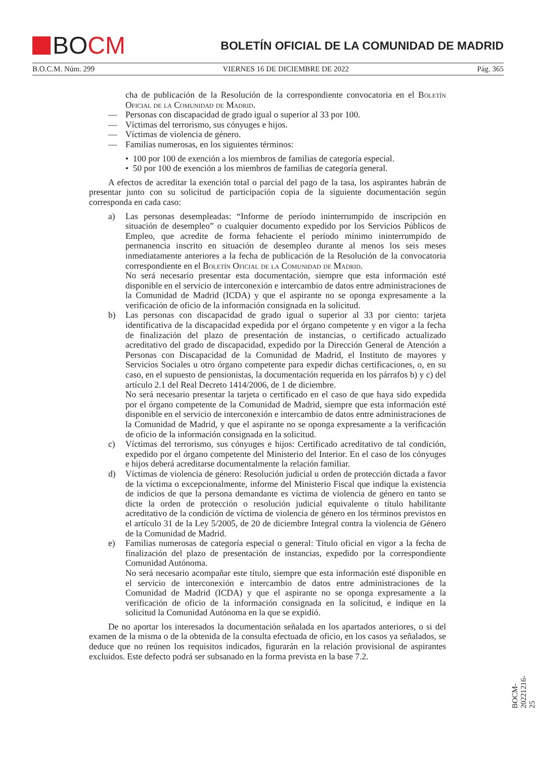BO CM
BOLETÍN OFICIAL DE LA COMUNIDAD DE MADRID
B.O.C.M. Núm. 299 VIERNES 16 DE DICIEMBRE DE 2022 Pág. 365
cha de publicación de la Resolución de la correspondiente convocatoria en el Boletín Oficial de la Comunidad de Madrid.
— Personas con discapacidad de grado igual o superior al 33 por 100.
— Víctimas del terrorismo, sus cónyuges e hijos.
— Víctimas de violencia de género.
— Familias numerosas, en los siguientes términos:
• 100 por 100 de exención a los miembros de familias de categoría especial.
• 50 por 100 de exención a los miembros de familias de categoría general.
A efectos de acreditar la exención total o parcial del pago de la tasa, los aspirantes habrán de presentar junto con su solicitud de participación copia de la siguiente documentación según corresponda en cada caso:
a) Las personas desempleadas: “Informe de período ininterrumpido de inscripción en situación de desempleo” o cualquier documento expedido por los Servicios Públicos de Empleo, que acredite de forma fehaciente el período mínimo ininterrumpido de permanencia inscrito en situación de desempleo durante al menos los seis meses inmediatamente anteriores a la fecha de publicación de la Resolución de la convocatoria correspondiente en el Boletín Oficial de la Comunidad de Madrid.
No será necesario presentar esta documentación, siempre que esta información esté disponible en el servicio de interconexión e intercambio de datos entre administraciones de la Comunidad de Madrid (ICDA) y que el aspirante no se oponga expresamente a la verificación de oficio de la información consignada en la solicitud.
b) Las personas con discapacidad de grado igual o superior al 33 por ciento: tarjeta identificativa de la discapacidad expedida por el órgano competente y en vigor a la fecha de finalización del plazo de presentación de instancias, o certificado actualizado acreditativo del grado de discapacidad, expedido por la Dirección General de Atención a Personas con Discapacidad de la Comunidad de Madrid, el Instituto de mayores y Servicios Sociales u otro órgano competente para expedir dichas certificaciones, o, en su caso, en el supuesto de pensionistas, la documentación requerida en los párrafos b) y c) del artículo 2.1 del Real Decreto 1414/2006, de 1 de diciembre.
No será necesario presentar la tarjeta o certificado en el caso de que haya sido expedida por el órgano competente de la Comunidad de Madrid, siempre que esta información esté disponible en el servicio de interconexión e intercambio de datos entre administraciones de la Comunidad de Madrid, y que el aspirante no se oponga expresamente a la verificación de oficio de la información consignada en la solicitud.
c) Víctimas del terrorismo, sus cónyuges e hijos: Certificado acreditativo de tal condición, expedido por el órgano competente del Ministerio del Interior. En el caso de los cónyuges e hijos deberá acreditarse documentalmente la relación familiar.
d) Víctimas de violencia de género: Resolución judicial u orden de protección dictada a favor de la víctima o excepcionalmente, informe del Ministerio Fiscal que indique la existencia de indicios de que la persona demandante es víctima de violencia de género en tanto se dicte la orden de protección o resolución judicial equivalente o título habilitante acreditativo de la condición de víctima de violencia de género en los términos previstos en el artículo 31 de la Ley 5/2005, de 20 de diciembre Integral contra la violencia de Género de la Comunidad de Madrid.
e) Familias numerosas de categoría especial o general: Título oficial en vigor a la fecha de finalización del plazo de presentación de instancias, expedido por la correspondiente Comunidad Autónoma.
No será necesario acompañar este título, siempre que esta información esté disponible en el servicio de interconexión e intercambio de datos entre administraciones de la Comunidad de Madrid (ICDA) y que el aspirante no se oponga expresamente a la verificación de oficio de la información consignada en la solicitud, e indique en la solicitud la Comunidad Autónoma en la que se expidió.
De no aportar los interesados la documentación señalada en los apartados anteriores, o si del examen de la misma o de la obtenida de la consulta efectuada de oficio, en los casos ya señalados, se deduce que no reúnen los requisitos indicados, figurarán en la relación provisional de aspirantes excluidos. Este defecto podrá ser subsanado en la forma prevista en la base 7.2.
BOCM-20221216-25